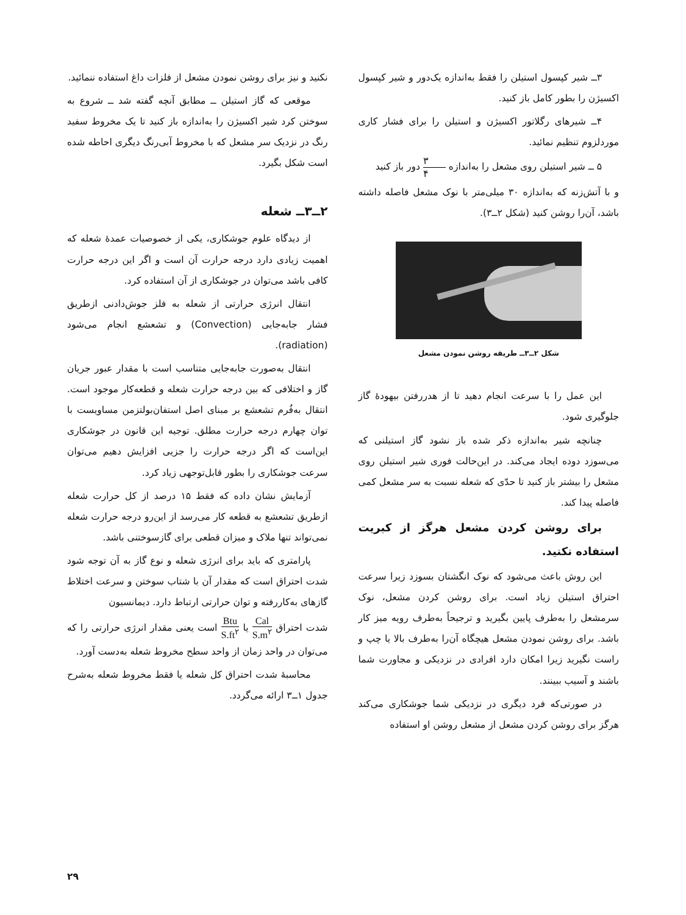۳ــ شیر کپسول استیلن را فقط به‌اندازه یک‌دور و شیر کپسول اکسیژن را بطور کامل باز کنید.
۴ــ شیرهای رگلاتور اکسیژن و استیلن را برای فشار کاری موردلزوم تنظیم نمائید.
۵ ــ شیر استیلن روی مشعل را به‌اندازه ۳ ۴ دور باز کنید
و با آتش‌زنه که به‌اندازه ۳۰ میلی‌متر با نوک مشعل فاصله داشته باشد، آن‌را روشن کنید (شکل ۲ــ۳).
شکل ۲ــ۳ــ طریقه روشن نمودن مشعل
این عمل را با سرعت انجام دهید تا از هدررفتن بیهودهٔ گاز جلوگیری شود.
چنانچه شیر به‌اندازه ذکر شده باز نشود گاز استیلنی که می‌سوزد دوده ایجاد می‌کند. در این‌حالت فوری شیر استیلن روی مشعل را بیشتر باز کنید تا حدّی که شعله نسبت به سر مشعل کمی فاصله پیدا کند.
برای روشن کردن مشعل هرگز از کبریت استفاده نکنید.
این روش باعث می‌شود که نوک انگشتان بسوزد زیرا سرعت احتراق استیلن زیاد است. برای روشن کردن مشعل، نوک سرمشعل را به‌طرف پایین بگیرید و ترجیحاً به‌طرف رویه میز کار باشد. برای روشن نمودن مشعل هیچگاه آن‌را به‌طرف بالا یا چپ و راست نگیرید زیرا امکان دارد افرادی در نزدیکی و مجاورت شما باشند و آسیب ببینند.
در صورتی‌که فرد دیگری در نزدیکی شما جوشکاری می‌کند هرگز برای روشن کردن مشعل از مشعل روشن او استفاده
نکنید و نیز برای روشن نمودن مشعل از فلزات داغ استفاده ننمائید.
موقعی که گاز استیلن ــ مطابق آنچه گفته شد ــ شروع به سوختن کرد شیر اکسیژن را به‌اندازه باز کنید تا یک مخروط سفید رنگ در نزدیک سر مشعل که با مخروط آبی‌رنگ دیگری احاطه شده است شکل بگیرد.
۲ــ۳ــ شعله
از دیدگاه علوم جوشکاری، یکی از خصوصیات عمدهٔ شعله که اهمیت زیادی دارد درجه حرارت آن است و اگر این درجه حرارت کافی باشد می‌توان در جوشکاری از آن استفاده کرد.
انتقال انرژی حرارتی از شعله به فلز جوش‌دادنی ازطریق فشار جابه‌جایی (Convection) و تشعشع انجام می‌شود (radiation).
انتقال به‌صورت جابه‌جایی متناسب است با مقدار عبور جریان گاز و اختلافی که بین درجه حرارت شعله و قطعه‌کار موجود است. انتقال به‌فُرم تشعشع بر مبنای اصل استفان‌بولتزمن مساویست با توان چهارم درجه حرارت مطلق. توجیه این قانون در جوشکاری این‌است که اگر درجه حرارت را جزیی افزایش دهیم می‌توان سرعت جوشکاری را بطور قابل‌توجهی زیاد کرد.
آزمایش نشان داده که فقط ۱۵ درصد از کل حرارت شعله ازطریق تشعشع به قطعه کار می‌رسد از این‌رو درجه حرارت شعله نمی‌تواند تنها ملاک و میزان قطعی برای گازسوختنی باشد.
پارامتری که باید برای انرژی شعله و نوع گاز به آن توجه شود شدت احتراق است که مقدار آن با شتاب سوختن و سرعت اختلاط گازهای به‌کاررفته و توان حرارتی ارتباط دارد. دیمانسیون
شدت احتراق Cal S.m<sup>۲</sup> یا Btu S.ft<sup>۲</sup> است یعنی مقدار انرژی حرارتی را که می‌توان در واحد زمان از واحد سطح مخروط شعله به‌دست آورد.
محاسبهٔ شدت احتراق کل شعله یا فقط مخروط شعله به‌شرح جدول ۱ــ۳ ارائه می‌گردد.
۲۹